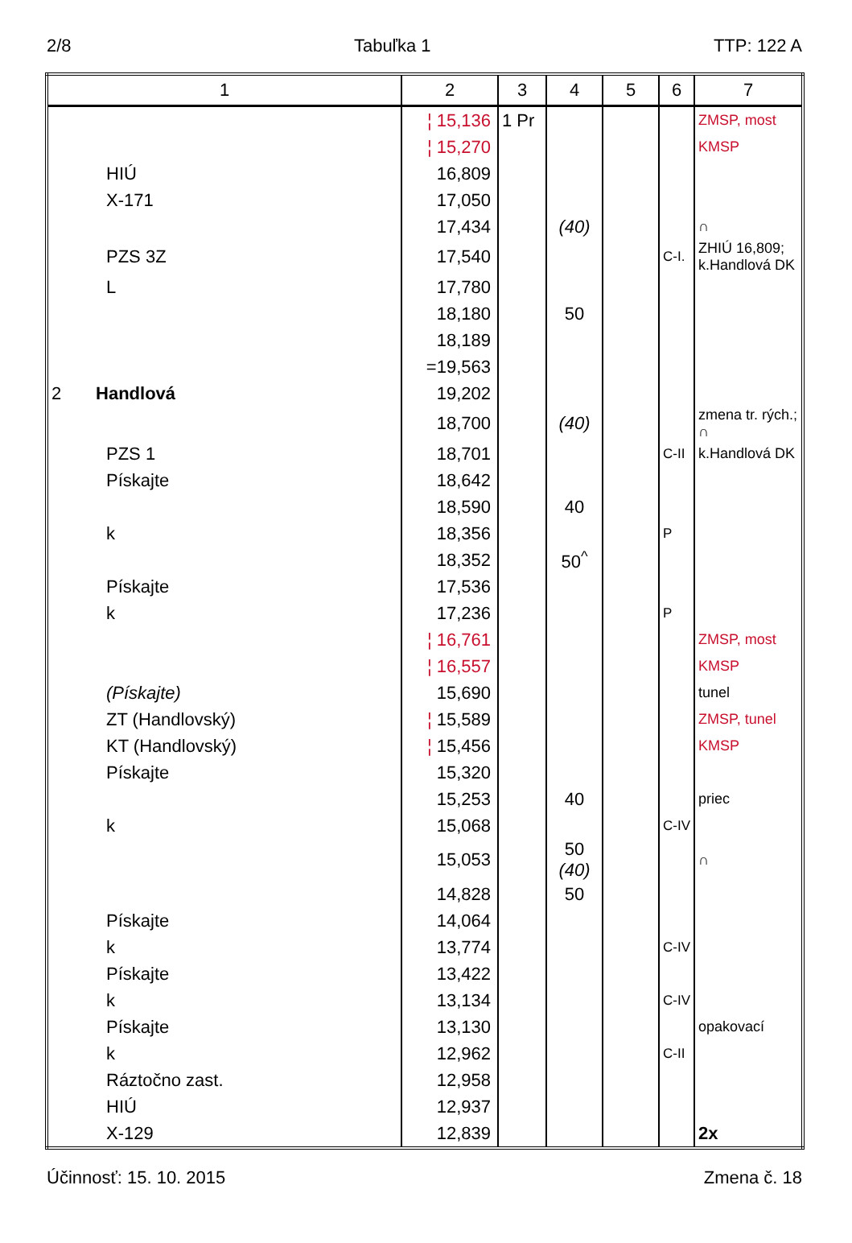2/8 Tabuľka 1 TTP: 122 A
| 1 | 2 | 3 | 4 | 5 | 6 | 7 |
| --- | --- | --- | --- | --- | --- | --- |
| | ¦ 15,136 | 1 Pr | | | | ZMSP, most |
| | ¦ 15,270 | | | | | KMSP |
| HIÚ | 16,809 | | | | | |
| X-171 | 17,050 | | | | | |
| | 17,434 | | (40) | | | ∩ |
| PZS 3Z | 17,540 | | | | C-I. | ZHIÚ 16,809; k.Handlová DK |
| L | 17,780 | | | | | |
| | 18,180 | | 50 | | | |
| | 18,189 | | | | | |
| | =19,563 | | | | | |
| 2 Handlová | 19,202 | | | | | |
| | 18,700 | | (40) | | | zmena tr. rých.; ∩ |
| PZS 1 | 18,701 | | | | C-II | k.Handlová DK |
| Pískajte | 18,642 | | | | | |
| | 18,590 | | 40 | | | |
| k | 18,356 | | | | P | |
| | 18,352 | | 50<sup>^</sup> | | | |
| Pískajte | 17,536 | | | | | |
| k | 17,236 | | | | P | |
| | ¦ 16,761 | | | | | ZMSP, most |
| | ¦ 16,557 | | | | | KMSP |
| (Pískajte) | 15,690 | | | | | tunel |
| ZT (Handlovský) | ¦ 15,589 | | | | | ZMSP, tunel |
| KT (Handlovský) | ¦ 15,456 | | | | | KMSP |
| Pískajte | 15,320 | | | | | |
| | 15,253 | | 40 | | | priec |
| k | 15,068 | | | | C-IV | |
| | 15,053 | | 50 (40) | | | ∩ |
| | 14,828 | | 50 | | | |
| Pískajte | 14,064 | | | | | |
| k | 13,774 | | | | C-IV | |
| Pískajte | 13,422 | | | | | |
| k | 13,134 | | | | C-IV | |
| Pískajte | 13,130 | | | | | opakovací |
| k | 12,962 | | | | C-II | |
| Ráztočno zast. | 12,958 | | | | | |
| HIÚ | 12,937 | | | | | |
| X-129 | 12,839 | | | | | 2x |
Účinnosť: 15. 10. 2015 Zmena č. 18